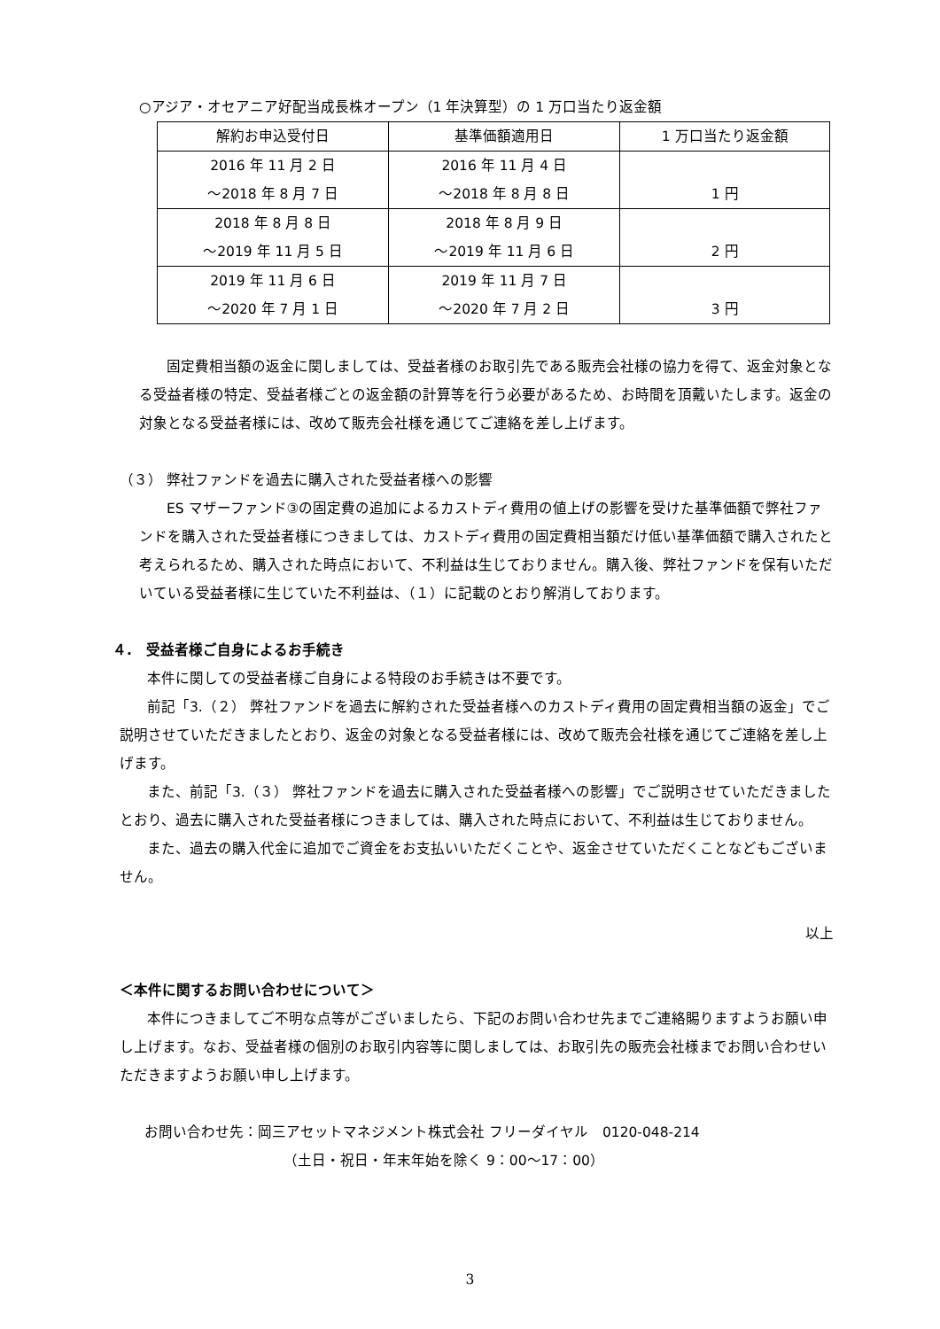○アジア・オセアニア好配当成長株オープン（1 年決算型）の 1 万口当たり返金額
| 解約お申込受付日 | 基準価額適用日 | 1 万口当たり返金額 |
| --- | --- | --- |
| 2016 年 11 月 2 日 ～2018 年 8 月 7 日 | 2016 年 11 月 4 日 ～2018 年 8 月 8 日 | 1 円 |
| 2018 年 8 月 8 日 ～2019 年 11 月 5 日 | 2018 年 8 月 9 日 ～2019 年 11 月 6 日 | 2 円 |
| 2019 年 11 月 6 日 ～2020 年 7 月 1 日 | 2019 年 11 月 7 日 ～2020 年 7 月 2 日 | 3 円 |
固定費相当額の返金に関しましては、受益者様のお取引先である販売会社様の協力を得て、返金対象となる受益者様の特定、受益者様ごとの返金額の計算等を行う必要があるため、お時間を頂戴いたします。返金の対象となる受益者様には、改めて販売会社様を通じてご連絡を差し上げます。
（３） 弊社ファンドを過去に購入された受益者様への影響
ES マザーファンド③の固定費の追加によるカストディ費用の値上げの影響を受けた基準価額で弊社ファンドを購入された受益者様につきましては、カストディ費用の固定費相当額だけ低い基準価額で購入されたと考えられるため、購入された時点において、不利益は生じておりません。購入後、弊社ファンドを保有いただいている受益者様に生じていた不利益は、（１）に記載のとおり解消しております。
４.　受益者様ご自身によるお手続き
本件に関しての受益者様ご自身による特段のお手続きは不要です。
前記「3.（２） 弊社ファンドを過去に解約された受益者様へのカストディ費用の固定費相当額の返金」でご説明させていただきましたとおり、返金の対象となる受益者様には、改めて販売会社様を通じてご連絡を差し上げます。
また、前記「3.（３） 弊社ファンドを過去に購入された受益者様への影響」でご説明させていただきましたとおり、過去に購入された受益者様につきましては、購入された時点において、不利益は生じておりません。
また、過去の購入代金に追加でご資金をお支払いいただくことや、返金させていただくことなどもございません。
以上
＜本件に関するお問い合わせについて＞
本件につきましてご不明な点等がございましたら、下記のお問い合わせ先までご連絡賜りますようお願い申し上げます。なお、受益者様の個別のお取引内容等に関しましては、お取引先の販売会社様までお問い合わせいただきますようお願い申し上げます。
お問い合わせ先：岡三アセットマネジメント株式会社 フリーダイヤル　0120-048-214
（土日・祝日・年末年始を除く 9：00～17：00）
3